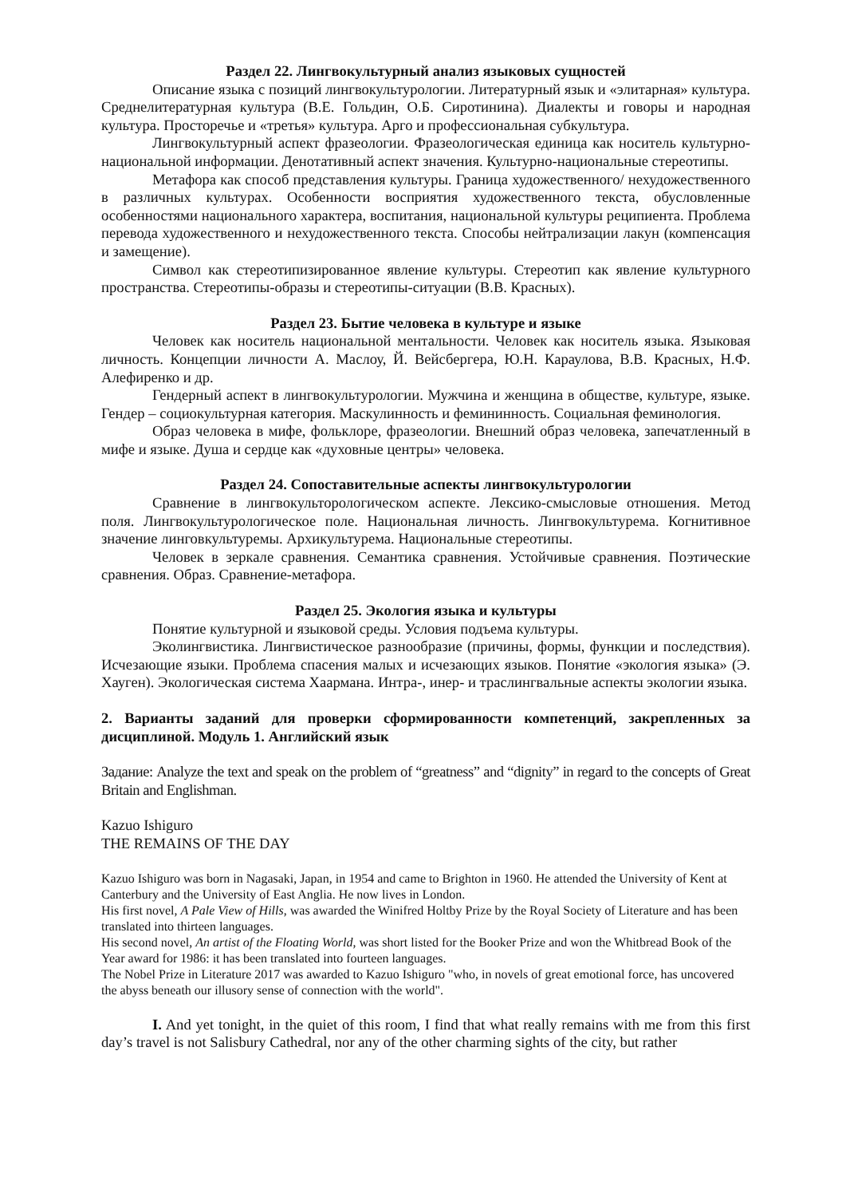Раздел 22. Лингвокультурный анализ языковых сущностей
Описание языка с позиций лингвокультурологии. Литературный язык и «элитарная» культура. Среднелитературная культура (В.Е. Гольдин, О.Б. Сиротинина). Диалекты и говоры и народная культура. Просторечье и «третья» культура. Арго и профессиональная субкультура.
Лингвокультурный аспект фразеологии. Фразеологическая единица как носитель культурно-национальной информации. Денотативный аспект значения. Культурно-национальные стереотипы.
Метафора как способ представления культуры. Граница художественного/ нехудожественного в различных культурах. Особенности восприятия художественного текста, обусловленные особенностями национального характера, воспитания, национальной культуры реципиента. Проблема перевода художественного и нехудожественного текста. Способы нейтрализации лакун (компенсация и замещение).
Символ как стереотипизированное явление культуры. Стереотип как явление культурного пространства. Стереотипы-образы и стереотипы-ситуации (В.В. Красных).
Раздел 23. Бытие человека в культуре и языке
Человек как носитель национальной ментальности. Человек как носитель языка. Языковая личность. Концепции личности А. Маслоу, Й. Вейсбергера, Ю.Н. Караулова, В.В. Красных, Н.Ф. Алефиренко и др.
Гендерный аспект в лингвокультурологии. Мужчина и женщина в обществе, культуре, языке. Гендер – социокультурная категория. Маскулинность и фемининность. Социальная феминология.
Образ человека в мифе, фольклоре, фразеологии. Внешний образ человека, запечатленный в мифе и языке. Душа и сердце как «духовные центры» человека.
Раздел 24. Сопоставительные аспекты лингвокультурологии
Сравнение в лингвокульторологическом аспекте. Лексико-смысловые отношения. Метод поля. Лингвокультурологическое поле. Национальная личность. Лингвокультурема. Когнитивное значение линговкультуремы. Архикультурема. Национальные стереотипы.
Человек в зеркале сравнения. Семантика сравнения. Устойчивые сравнения. Поэтические сравнения. Образ. Сравнение-метафора.
Раздел 25. Экология языка и культуры
Понятие культурной и языковой среды. Условия подъема культуры.
Эколингвистика. Лингвистическое разнообразие (причины, формы, функции и последствия). Исчезающие языки. Проблема спасения малых и исчезающих языков. Понятие «экология языка» (Э. Хауген). Экологическая система Хаармана. Интра-, инер- и траслингвальные аспекты экологии языка.
2. Варианты заданий для проверки сформированности компетенций, закрепленных за дисциплиной. Модуль 1. Английский язык
Задание: Analyze the text and speak on the problem of “greatness” and “dignity” in regard to the concepts of Great Britain and Englishman.
Kazuo Ishiguro
THE REMAINS OF THE DAY
Kazuo Ishiguro was born in Nagasaki, Japan, in 1954 and came to Brighton in 1960. He attended the University of Kent at Canterbury and the University of East Anglia. He now lives in London.
His first novel, A Pale View of Hills, was awarded the Winifred Holtby Prize by the Royal Society of Literature and has been translated into thirteen languages.
His second novel, An artist of the Floating World, was short listed for the Booker Prize and won the Whitbread Book of the Year award for 1986: it has been translated into fourteen languages.
The Nobel Prize in Literature 2017 was awarded to Kazuo Ishiguro "who, in novels of great emotional force, has uncovered the abyss beneath our illusory sense of connection with the world".
I. And yet tonight, in the quiet of this room, I find that what really remains with me from this first day’s travel is not Salisbury Cathedral, nor any of the other charming sights of the city, but rather